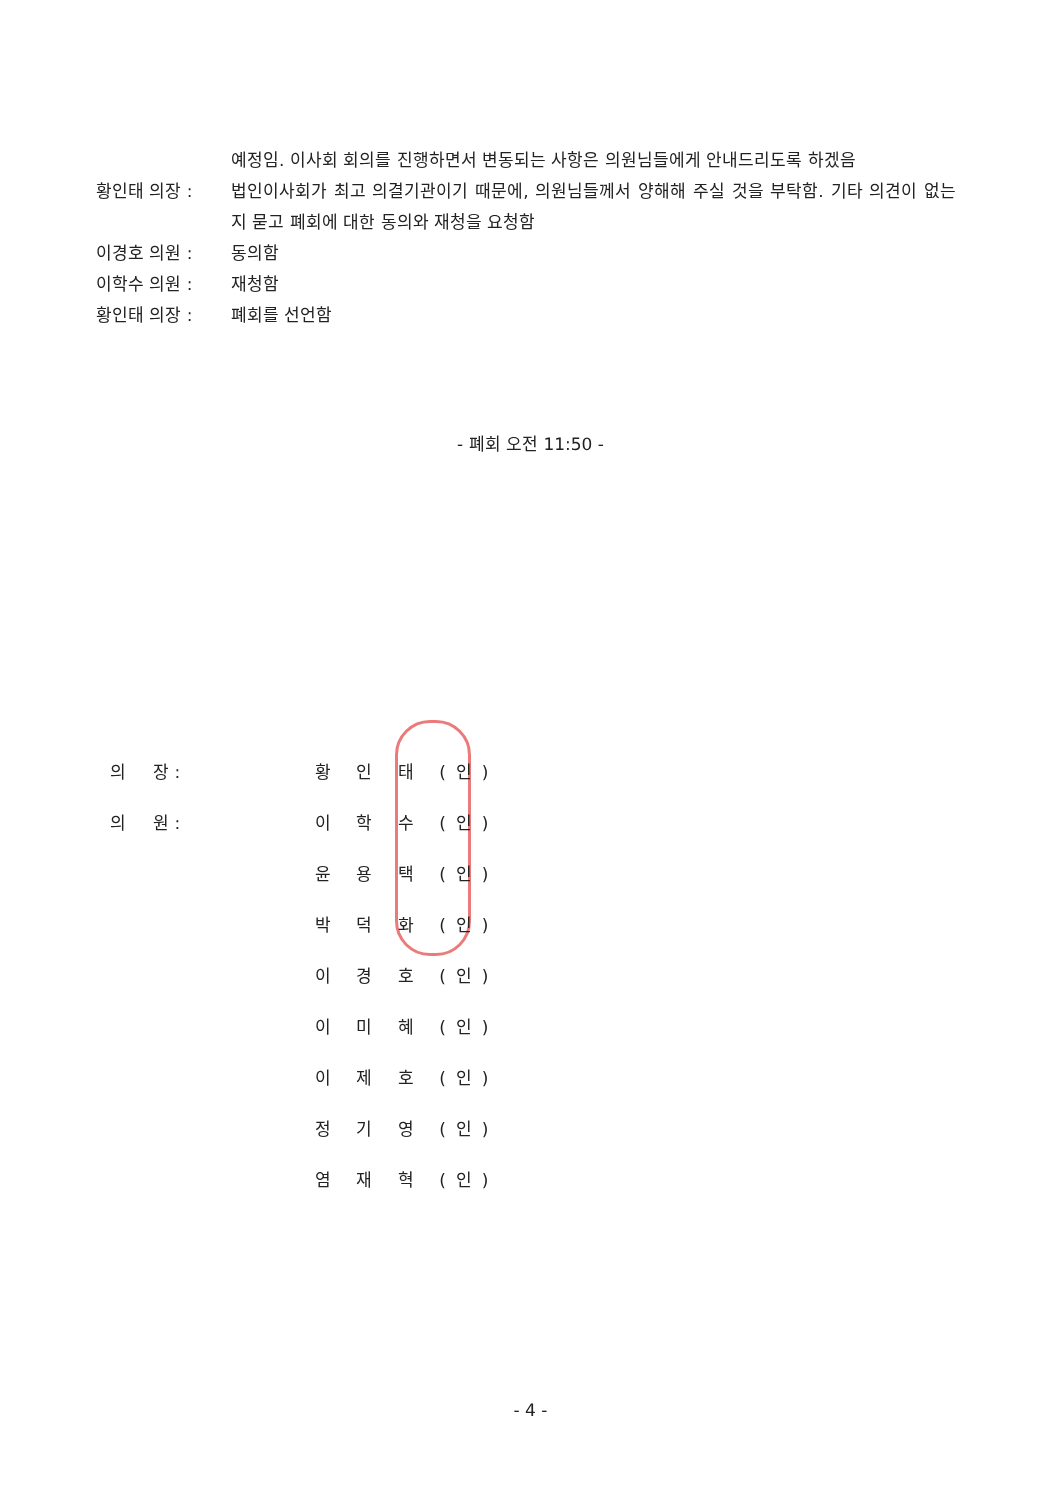예정임. 이사회 회의를 진행하면서 변동되는 사항은 의원님들에게 안내드리도록 하겠음
황인태 의장 : 법인이사회가 최고 의결기관이기 때문에, 의원님들께서 양해해 주실 것을 부탁함. 기타 의견이 없는지 묻고 폐회에 대한 동의와 재청을 요청함
이경호 의원 : 동의함
이학수 의원 : 재청함
황인태 의장 : 폐회를 선언함
- 폐회 오전 11:50 -
의 장 : 황 인 태 (인)
의 원 : 이 학 수 (인)
윤 용 택 (인)
박 덕 화 (인)
이 경 호 (인)
이 미 혜 (인)
이 제 호 (인)
정 기 영 (인)
염 재 혁 (인)
- 4 -